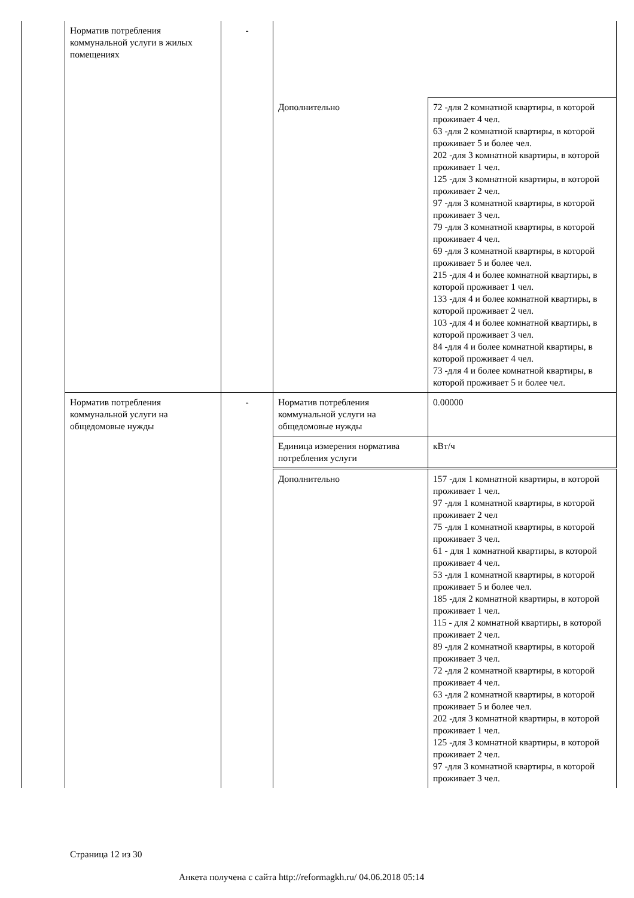| | Норматив потребления коммунальной услуги в жилых помещениях | - | | |
| | | | Дополнительно | 72 -для 2 комнатной квартиры, в которой проживает 4 чел. 63 -для 2 комнатной квартиры, в которой проживает 5 и более чел. 202 -для 3 комнатной квартиры, в которой проживает 1 чел. 125 -для 3 комнатной квартиры, в которой проживает 2 чел. 97 -для 3 комнатной квартиры, в которой проживает 3 чел. 79 -для 3 комнатной квартиры, в которой проживает 4 чел. 69 -для 3 комнатной квартиры, в которой проживает 5 и более чел. 215 -для 4 и более комнатной квартиры, в которой проживает 1 чел. 133 -для 4 и более комнатной квартиры, в которой проживает 2 чел. 103 -для 4 и более комнатной квартиры, в которой проживает 3 чел. 84 -для 4 и более комнатной квартиры, в которой проживает 4 чел. 73 -для 4 и более комнатной квартиры, в которой проживает 5 и более чел. |
| | Норматив потребления коммунальной услуги на общедомовые нужды | - | Норматив потребления коммунальной услуги на общедомовые нужды | 0.00000 |
| | | | Единица измерения норматива потребления услуги | кВт/ч |
| | | | Дополнительно | 157 -для 1 комнатной квартиры, в которой проживает 1 чел. 97 -для 1 комнатной квартиры, в которой проживает 2 чел 75 -для 1 комнатной квартиры, в которой проживает 3 чел. 61 - для 1 комнатной квартиры, в которой проживает 4 чел. 53 -для 1 комнатной квартиры, в которой проживает 5 и более чел. 185 -для 2 комнатной квартиры, в которой проживает 1 чел. 115 - для 2 комнатной квартиры, в которой проживает 2 чел. 89 -для 2 комнатной квартиры, в которой проживает 3 чел. 72 -для 2 комнатной квартиры, в которой проживает 4 чел. 63 -для 2 комнатной квартиры, в которой проживает 5 и более чел. 202 -для 3 комнатной квартиры, в которой проживает 1 чел. 125 -для 3 комнатной квартиры, в которой проживает 2 чел. 97 -для 3 комнатной квартиры, в которой проживает 3 чел. |
Страница 12 из 30
Анкета получена с сайта http://reformagkh.ru/ 04.06.2018 05:14